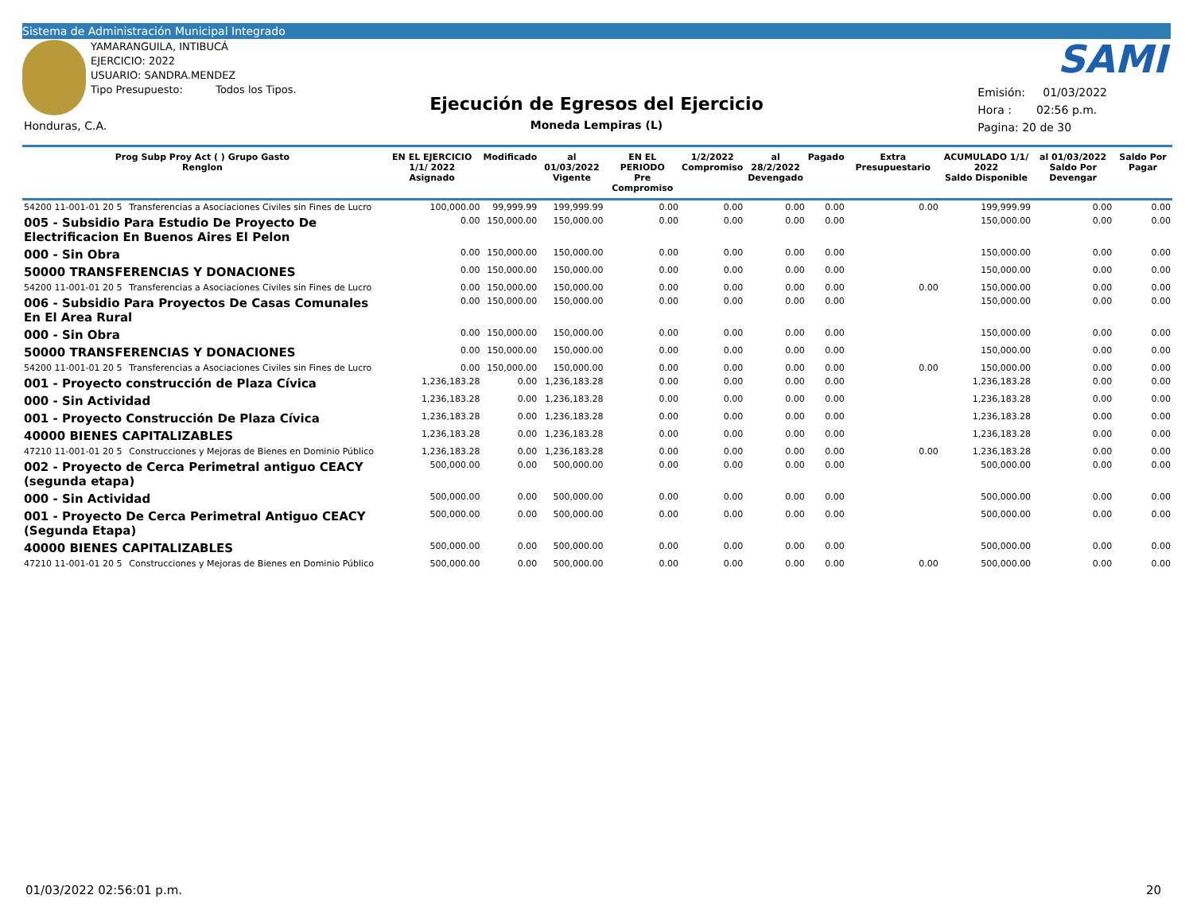Sistema de Administración Municipal Integrado
YAMARANGUILA, INTIBUCÁ
EJERCICIO: 2022
USUARIO: SANDRA.MENDEZ
Tipo Presupuesto: Todos los Tipos.
Honduras, C.A.
Ejecución de Egresos del Ejercicio
Moneda Lempiras (L)
SAMI
Emisión: 01/03/2022
Hora : 02:56 p.m.
Pagina: 20 de 30
| Prog Subp Proy Act ( ) Grupo Gasto Renglon | | EN EL EJERCICIO 1/1/ 2022 Asignado | Modificado | al 01/03/2022 Vigente | EN EL PERIODO Pre Compromiso | 1/2/2022 Compromiso | al 28/2/2022 Devengado | Pagado | Extra Presupuestario | ACUMULADO 1/1/ 2022 Saldo Disponible | al 01/03/2022 Saldo Por Devengar | Saldo Por Pagar |
| --- | --- | --- | --- | --- | --- | --- | --- | --- | --- | --- | --- | --- |
| 54200 11-001-01 20 5 | Transferencias a Asociaciones Civiles sin Fines de Lucro | 100,000.00 | 99,999.99 | 199,999.99 | 0.00 | 0.00 | 0.00 | 0.00 | 0.00 | 199,999.99 | 0.00 | 0.00 |
| 005 - Subsidio Para Estudio De Proyecto De Electrificacion En Buenos Aires El Pelon | | 0.00 | 150,000.00 | 150,000.00 | 0.00 | 0.00 | 0.00 | 0.00 | | 150,000.00 | 0.00 | 0.00 |
| 000 - Sin Obra | | 0.00 | 150,000.00 | 150,000.00 | 0.00 | 0.00 | 0.00 | 0.00 | | 150,000.00 | 0.00 | 0.00 |
| 50000 TRANSFERENCIAS Y DONACIONES | | 0.00 | 150,000.00 | 150,000.00 | 0.00 | 0.00 | 0.00 | 0.00 | | 150,000.00 | 0.00 | 0.00 |
| 54200 11-001-01 20 5 | Transferencias a Asociaciones Civiles sin Fines de Lucro | 0.00 | 150,000.00 | 150,000.00 | 0.00 | 0.00 | 0.00 | 0.00 | 0.00 | 150,000.00 | 0.00 | 0.00 |
| 006 - Subsidio Para Proyectos De Casas Comunales En El Area Rural | | 0.00 | 150,000.00 | 150,000.00 | 0.00 | 0.00 | 0.00 | 0.00 | | 150,000.00 | 0.00 | 0.00 |
| 000 - Sin Obra | | 0.00 | 150,000.00 | 150,000.00 | 0.00 | 0.00 | 0.00 | 0.00 | | 150,000.00 | 0.00 | 0.00 |
| 50000 TRANSFERENCIAS Y DONACIONES | | 0.00 | 150,000.00 | 150,000.00 | 0.00 | 0.00 | 0.00 | 0.00 | | 150,000.00 | 0.00 | 0.00 |
| 54200 11-001-01 20 5 | Transferencias a Asociaciones Civiles sin Fines de Lucro | 0.00 | 150,000.00 | 150,000.00 | 0.00 | 0.00 | 0.00 | 0.00 | 0.00 | 150,000.00 | 0.00 | 0.00 |
| 001 - Proyecto construcción de Plaza Cívica | | 1,236,183.28 | 0.00 | 1,236,183.28 | 0.00 | 0.00 | 0.00 | 0.00 | | 1,236,183.28 | 0.00 | 0.00 |
| 000 - Sin Actividad | | 1,236,183.28 | 0.00 | 1,236,183.28 | 0.00 | 0.00 | 0.00 | 0.00 | | 1,236,183.28 | 0.00 | 0.00 |
| 001 - Proyecto Construcción De Plaza Cívica | | 1,236,183.28 | 0.00 | 1,236,183.28 | 0.00 | 0.00 | 0.00 | 0.00 | | 1,236,183.28 | 0.00 | 0.00 |
| 40000 BIENES CAPITALIZABLES | | 1,236,183.28 | 0.00 | 1,236,183.28 | 0.00 | 0.00 | 0.00 | 0.00 | | 1,236,183.28 | 0.00 | 0.00 |
| 47210 11-001-01 20 5 | Construcciones y Mejoras de Bienes en Dominio Público | 1,236,183.28 | 0.00 | 1,236,183.28 | 0.00 | 0.00 | 0.00 | 0.00 | 0.00 | 1,236,183.28 | 0.00 | 0.00 |
| 002 - Proyecto de Cerca Perimetral antiguo CEACY (segunda etapa) | | 500,000.00 | 0.00 | 500,000.00 | 0.00 | 0.00 | 0.00 | 0.00 | | 500,000.00 | 0.00 | 0.00 |
| 000 - Sin Actividad | | 500,000.00 | 0.00 | 500,000.00 | 0.00 | 0.00 | 0.00 | 0.00 | | 500,000.00 | 0.00 | 0.00 |
| 001 - Proyecto De Cerca Perimetral Antiguo CEACY (Segunda Etapa) | | 500,000.00 | 0.00 | 500,000.00 | 0.00 | 0.00 | 0.00 | 0.00 | | 500,000.00 | 0.00 | 0.00 |
| 40000 BIENES CAPITALIZABLES | | 500,000.00 | 0.00 | 500,000.00 | 0.00 | 0.00 | 0.00 | 0.00 | | 500,000.00 | 0.00 | 0.00 |
| 47210 11-001-01 20 5 | Construcciones y Mejoras de Bienes en Dominio Público | 500,000.00 | 0.00 | 500,000.00 | 0.00 | 0.00 | 0.00 | 0.00 | 0.00 | 500,000.00 | 0.00 | 0.00 |
01/03/2022 02:56:01 p.m. 20